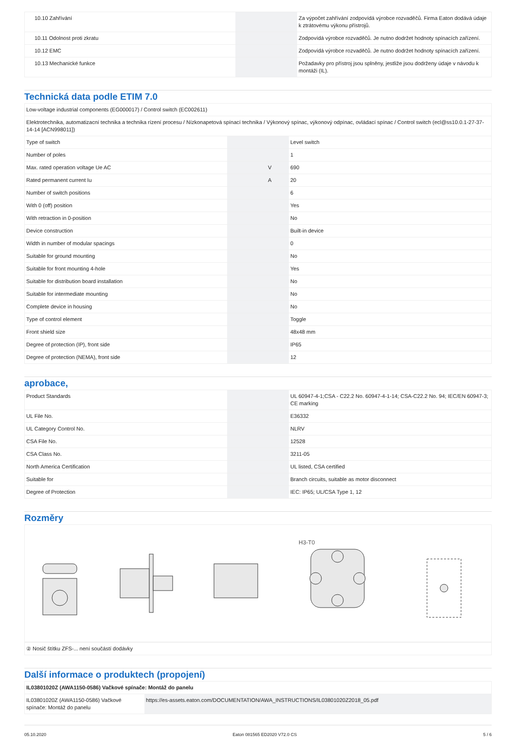| 10.10 Zahřívání | | | Za výpočet zahřívání zodpovídá výrobce rozvaděčů. Firma Eaton dodává údaje k ztrátovému výkonu přístrojů. |
| 10.11 Odolnost proti zkratu | | | Zodpovídá výrobce rozvaděčů. Je nutno dodržet hodnoty spínacích zařízení. |
| 10.12 EMC | | | Zodpovídá výrobce rozvaděčů. Je nutno dodržet hodnoty spínacích zařízení. |
| 10.13 Mechanické funkce | | | Požadavky pro přístroj jsou splněny, jestliže jsou dodrženy údaje v návodu k montáži (IL). |
Technická data podle ETIM 7.0
| Low-voltage industrial components (EG000017) / Control switch (EC002611) | | | |
| Elektrotechnika, automatizacní technika a technika rízení procesu / Nízkonapetová spínací technika / Výkonový spínac, výkonový odpínac, ovládací spínac / Control switch (ecl@ss10.0.1-27-37-14-14 [ACN998011]) | | | |
| Type of switch | | | Level switch |
| Number of poles | | | 1 |
| Max. rated operation voltage Ue AC | | V | 690 |
| Rated permanent current Iu | | A | 20 |
| Number of switch positions | | | 6 |
| With 0 (off) position | | | Yes |
| With retraction in 0-position | | | No |
| Device construction | | | Built-in device |
| Width in number of modular spacings | | | 0 |
| Suitable for ground mounting | | | No |
| Suitable for front mounting 4-hole | | | Yes |
| Suitable for distribution board installation | | | No |
| Suitable for intermediate mounting | | | No |
| Complete device in housing | | | No |
| Type of control element | | | Toggle |
| Front shield size | | | 48x48 mm |
| Degree of protection (IP), front side | | | IP65 |
| Degree of protection (NEMA), front side | | | 12 |
aprobace,
| Product Standards | | | UL 60947-4-1;CSA - C22.2 No. 60947-4-1-14; CSA-C22.2 No. 94; IEC/EN 60947-3; CE marking |
| UL File No. | | | E36332 |
| UL Category Control No. | | | NLRV |
| CSA File No. | | | 12528 |
| CSA Class No. | | | 3211-05 |
| North America Certification | | | UL listed, CSA certified |
| Suitable for | | | Branch circuits, suitable as motor disconnect |
| Degree of Protection | | | IEC: IP65; UL/CSA Type 1, 12 |
Rozměry
H3-T0
| ② Nosič štítku ZFS-... není součástí dodávky |
Další informace o produktech (propojení)
| IL03801020Z (AWA1150-0586) Vačkové spínače: Montáž do panelu | |
| IL03801020Z (AWA1150-0586) Vačkové spínače: Montáž do panelu | https://es-assets.eaton.com/DOCUMENTATION/AWA_INSTRUCTIONS/IL03801020Z2018_05.pdf |
05.10.2020 Eaton 081565 ED2020 V72.0 CS 5 / 6